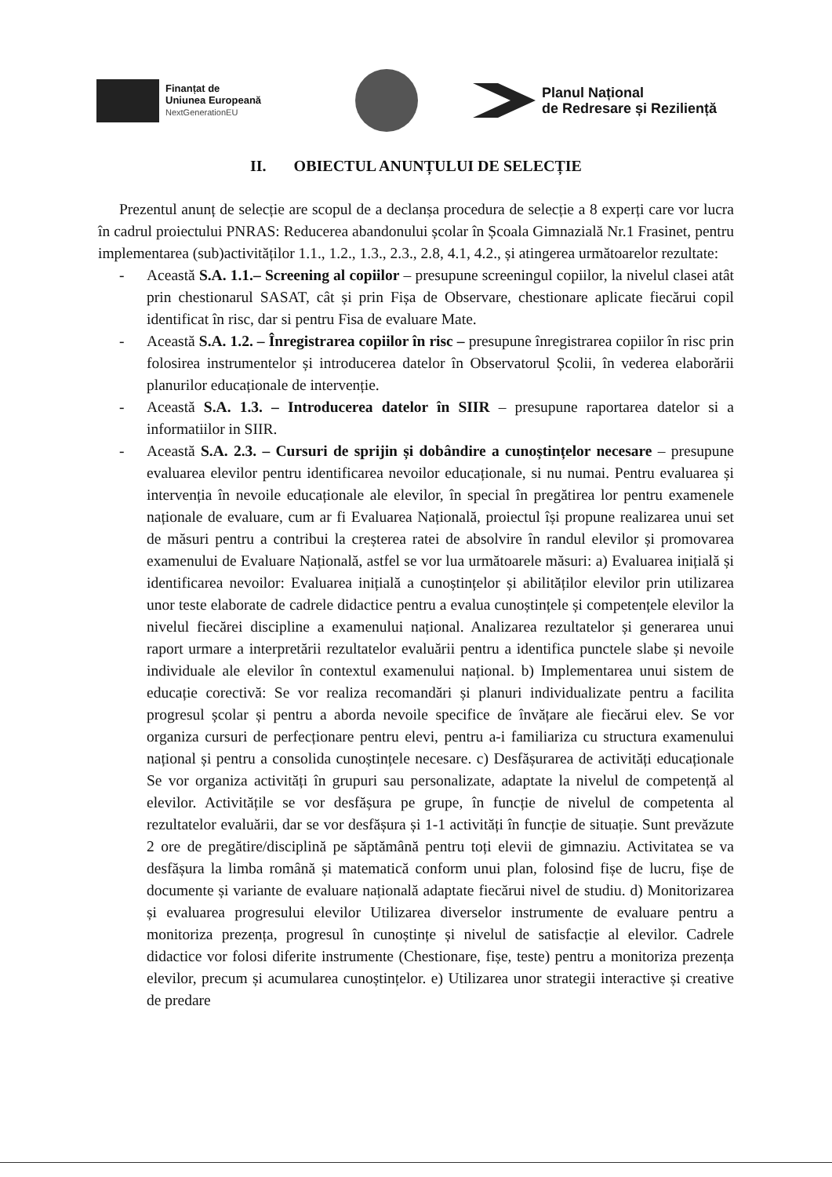Finanțat de
Uniunea Europeană
NextGenerationEU
Planul Național
de Redresare și Reziliență
II. OBIECTUL ANUNȚULUI DE SELECȚIE
Prezentul anunț de selecție are scopul de a declanșa procedura de selecție a 8 experți care vor lucra în cadrul proiectului PNRAS: Reducerea abandonului școlar în Școala Gimnazială Nr.1 Frasinet, pentru implementarea (sub)activităților 1.1., 1.2., 1.3., 2.3., 2.8, 4.1, 4.2., și atingerea următoarelor rezultate:
- Această S.A. 1.1.– Screening al copiilor – presupune screeningul copiilor, la nivelul clasei atât prin chestionarul SASAT, cât și prin Fișa de Observare, chestionare aplicate fiecărui copil identificat în risc, dar si pentru Fisa de evaluare Mate.
- Această S.A. 1.2. – Înregistrarea copiilor în risc – presupune înregistrarea copiilor în risc prin folosirea instrumentelor și introducerea datelor în Observatorul Școlii, în vederea elaborării planurilor educaționale de intervenție.
- Această S.A. 1.3. – Introducerea datelor în SIIR – presupune raportarea datelor si a informatiilor in SIIR.
- Această S.A. 2.3. – Cursuri de sprijin și dobândire a cunoștințelor necesare – presupune evaluarea elevilor pentru identificarea nevoilor educaționale, si nu numai. Pentru evaluarea și intervenția în nevoile educaționale ale elevilor, în special în pregătirea lor pentru examenele naționale de evaluare, cum ar fi Evaluarea Națională, proiectul își propune realizarea unui set de măsuri pentru a contribui la creșterea ratei de absolvire în randul elevilor și promovarea examenului de Evaluare Națională, astfel se vor lua următoarele măsuri: a) Evaluarea inițială și identificarea nevoilor: Evaluarea inițială a cunoștințelor și abilităților elevilor prin utilizarea unor teste elaborate de cadrele didactice pentru a evalua cunoștințele și competențele elevilor la nivelul fiecărei discipline a examenului național. Analizarea rezultatelor și generarea unui raport urmare a interpretării rezultatelor evaluării pentru a identifica punctele slabe și nevoile individuale ale elevilor în contextul examenului național. b) Implementarea unui sistem de educație corectivă: Se vor realiza recomandări și planuri individualizate pentru a facilita progresul școlar și pentru a aborda nevoile specifice de învățare ale fiecărui elev. Se vor organiza cursuri de perfecționare pentru elevi, pentru a-i familiariza cu structura examenului național și pentru a consolida cunoștințele necesare. c) Desfășurarea de activități educaționale Se vor organiza activități în grupuri sau personalizate, adaptate la nivelul de competență al elevilor. Activitățile se vor desfășura pe grupe, în funcție de nivelul de competenta al rezultatelor evaluării, dar se vor desfășura și 1-1 activități în funcție de situație. Sunt prevăzute 2 ore de pregătire/disciplină pe săptămână pentru toți elevii de gimnaziu. Activitatea se va desfășura la limba română și matematică conform unui plan, folosind fișe de lucru, fișe de documente și variante de evaluare națională adaptate fiecărui nivel de studiu. d) Monitorizarea și evaluarea progresului elevilor Utilizarea diverselor instrumente de evaluare pentru a monitoriza prezența, progresul în cunoștințe și nivelul de satisfacție al elevilor. Cadrele didactice vor folosi diferite instrumente (Chestionare, fișe, teste) pentru a monitoriza prezența elevilor, precum și acumularea cunoștințelor. e) Utilizarea unor strategii interactive și creative de predare